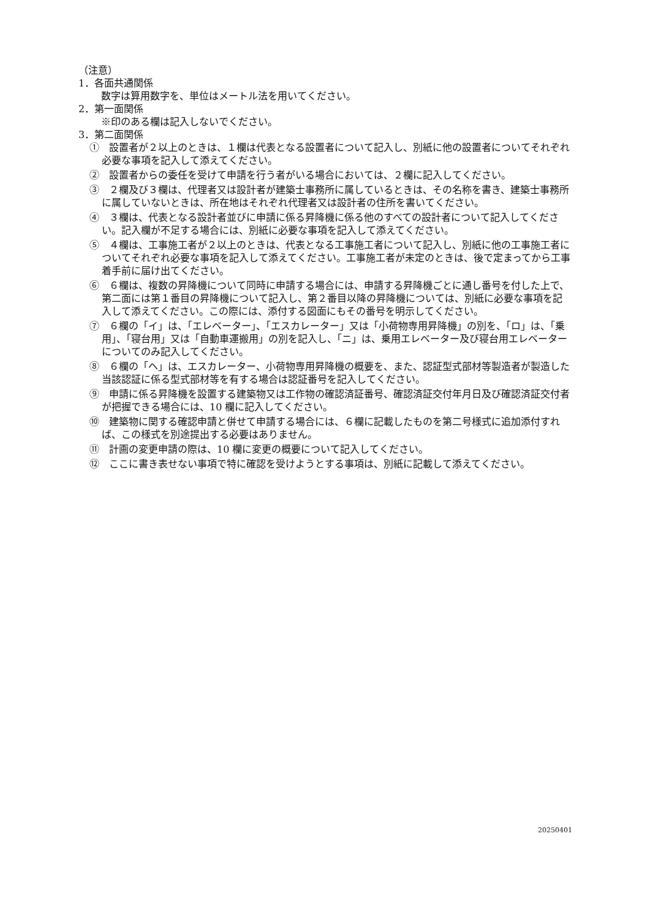（注意）
1．各面共通関係
数字は算用数字を、単位はメートル法を用いてください。
2．第一面関係
※印のある欄は記入しないでください。
3．第二面関係
①　設置者が２以上のときは、１欄は代表となる設置者について記入し、別紙に他の設置者についてそれぞれ必要な事項を記入して添えてください。
②　設置者からの委任を受けて申請を行う者がいる場合においては、２欄に記入してください。
③　２欄及び３欄は、代理者又は設計者が建築士事務所に属しているときは、その名称を書き、建築士事務所に属していないときは、所在地はそれぞれ代理者又は設計者の住所を書いてください。
④　３欄は、代表となる設計者並びに申請に係る昇降機に係る他のすべての設計者について記入してください。記入欄が不足する場合には、別紙に必要な事項を記入して添えてください。
⑤　４欄は、工事施工者が２以上のときは、代表となる工事施工者について記入し、別紙に他の工事施工者についてそれぞれ必要な事項を記入して添えてください。工事施工者が未定のときは、後で定まってから工事着手前に届け出てください。
⑥　６欄は、複数の昇降機について同時に申請する場合には、申請する昇降機ごとに通し番号を付した上で、第二面には第１番目の昇降機について記入し、第２番目以降の昇降機については、別紙に必要な事項を記入して添えてください。この際には、添付する図面にもその番号を明示してください。
⑦　６欄の「イ」は、「エレベーター」、「エスカレーター」又は「小荷物専用昇降機」の別を、「ロ」は、「乗用」、「寝台用」又は「自動車運搬用」の別を記入し、「ニ」は、乗用エレベーター及び寝台用エレベーターについてのみ記入してください。
⑧　６欄の「ヘ」は、エスカレーター、小荷物専用昇降機の概要を、また、認証型式部材等製造者が製造した当該認証に係る型式部材等を有する場合は認証番号を記入してください。
⑨　申請に係る昇降機を設置する建築物又は工作物の確認済証番号、確認済証交付年月日及び確認済証交付者が把握できる場合には、10 欄に記入してください。
⑩　建築物に関する確認申請と併せて申請する場合には、６欄に記載したものを第二号様式に追加添付すれば、この様式を別途提出する必要はありません。
⑪　計画の変更申請の際は、10 欄に変更の概要について記入してください。
⑫　ここに書き表せない事項で特に確認を受けようとする事項は、別紙に記載して添えてください。
20250401